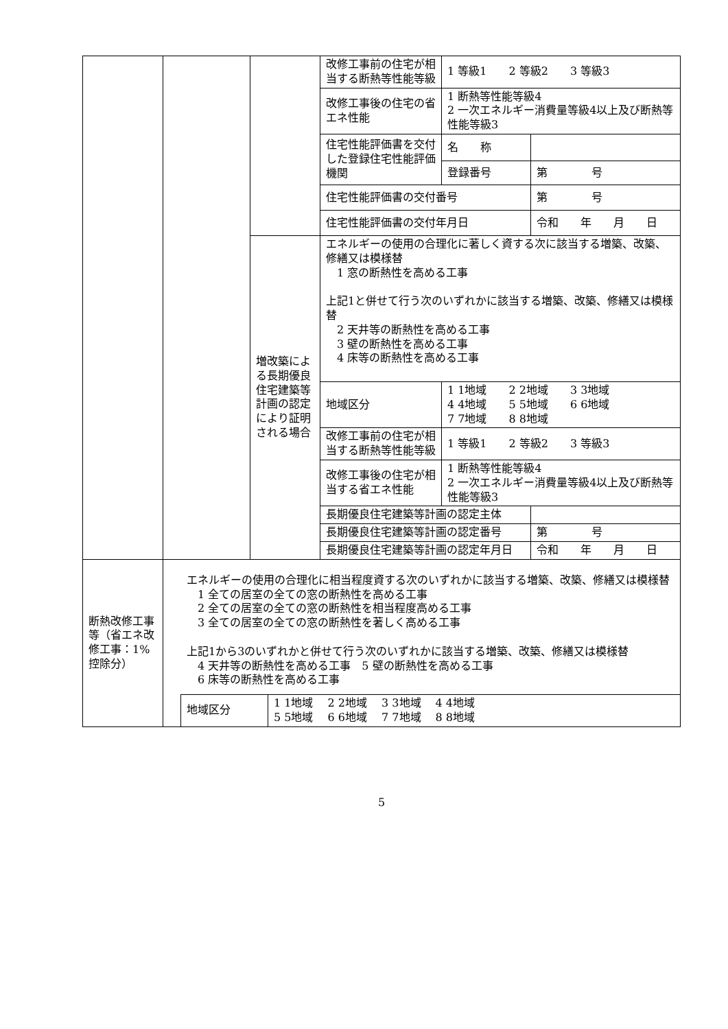| | | | 改修工事前の住宅が相当する断熱等性能等級 | 1 等級1 2 等級2 3 等級3 | |
| | | | 改修工事後の住宅の省エネ性能 | 1 断熱等性能等級4 2 一次エネルギー消費量等級4以上及び断熱等性能等級3 | |
| | | | 住宅性能評価書を交付した登録住宅性能評価機関 | 名 称 | |
| | | | | 登録番号 | 第 号 |
| | | | 住宅性能評価書の交付番号 | | 第 号 |
| | | | 住宅性能評価書の交付年月日 | | 令和 年 月 日 |
| | | 増改築による長期優良住宅建築等計画の認定により証明される場合 | エネルギーの使用の合理化に著しく資する次に該当する増築、改築、修繕又は模様替 1 窓の断熱性を高める工事 上記1と併せて行う次のいずれかに該当する増築、改築、修繕又は模様替 2 天井等の断熱性を高める工事 3 壁の断熱性を高める工事 4 床等の断熱性を高める工事 | | |
| | | | 地域区分 | 1 1地域 2 2地域 3 3地域 4 4地域 5 5地域 6 6地域 7 7地域 8 8地域 | |
| | | | 改修工事前の住宅が相当する断熱等性能等級 | 1 等級1 2 等級2 3 等級3 | |
| | | | 改修工事後の住宅が相当する省エネ性能 | 1 断熱等性能等級4 2 一次エネルギー消費量等級4以上及び断熱等性能等級3 | |
| | | | 長期優良住宅建築等計画の認定主体 | | |
| | | | 長期優良住宅建築等計画の認定番号 | | 第 号 |
| | | | 長期優良住宅建築等計画の認定年月日 | | 令和 年 月 日 |
| 断熱改修工事等（省エネ改修工事：1%控除分） | エネルギーの使用の合理化に相当程度資する次のいずれかに該当する増築、改築、修繕又は模様替 1 全ての居室の全ての窓の断熱性を高める工事 2 全ての居室の全ての窓の断熱性を相当程度高める工事 3 全ての居室の全ての窓の断熱性を著しく高める工事 上記1から3のいずれかと併せて行う次のいずれかに該当する増築、改築、修繕又は模様替 4 天井等の断熱性を高める工事 5 壁の断熱性を高める工事 6 床等の断熱性を高める工事 / 地域区分 / 1 1地域 2 2地域 3 3地域 4 4地域 5 5地域 6 6地域 7 7地域 8 8地域 / |
5